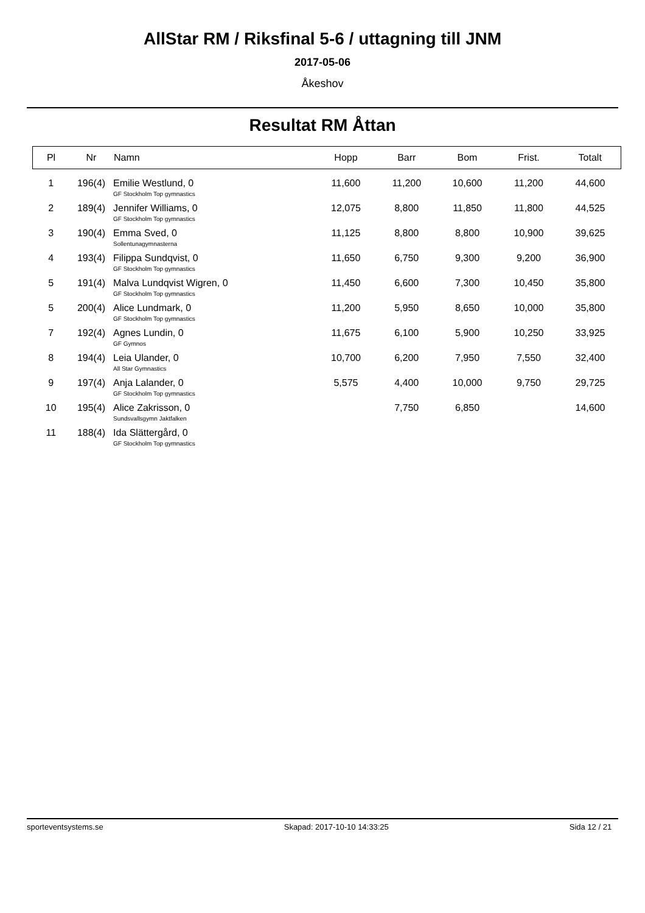AllStar RM / Riksfinal 5-6 / uttagning till JNM
2017-05-06
Åkeshov
Resultat RM Åttan
| Pl | Nr | Namn | Hopp | Barr | Bom | Frist. | Totalt |
| --- | --- | --- | --- | --- | --- | --- | --- |
| 1 | 196(4) | Emilie Westlund, 0 GF Stockholm Top gymnastics | 11,600 | 11,200 | 10,600 | 11,200 | 44,600 |
| 2 | 189(4) | Jennifer Williams, 0 GF Stockholm Top gymnastics | 12,075 | 8,800 | 11,850 | 11,800 | 44,525 |
| 3 | 190(4) | Emma Sved, 0 Sollentunagymnasterna | 11,125 | 8,800 | 8,800 | 10,900 | 39,625 |
| 4 | 193(4) | Filippa Sundqvist, 0 GF Stockholm Top gymnastics | 11,650 | 6,750 | 9,300 | 9,200 | 36,900 |
| 5 | 191(4) | Malva Lundqvist Wigren, 0 GF Stockholm Top gymnastics | 11,450 | 6,600 | 7,300 | 10,450 | 35,800 |
| 5 | 200(4) | Alice Lundmark, 0 GF Stockholm Top gymnastics | 11,200 | 5,950 | 8,650 | 10,000 | 35,800 |
| 7 | 192(4) | Agnes Lundin, 0 GF Gymnos | 11,675 | 6,100 | 5,900 | 10,250 | 33,925 |
| 8 | 194(4) | Leia Ulander, 0 All Star Gymnastics | 10,700 | 6,200 | 7,950 | 7,550 | 32,400 |
| 9 | 197(4) | Anja Lalander, 0 GF Stockholm Top gymnastics | 5,575 | 4,400 | 10,000 | 9,750 | 29,725 |
| 10 | 195(4) | Alice Zakrisson, 0 Sundsvallsgymn Jaktfalken | | 7,750 | 6,850 | | 14,600 |
| 11 | 188(4) | Ida Slättergård, 0 GF Stockholm Top gymnastics | | | | | |
sporteventsystems.se Skapad: 2017-10-10 14:33:25 Sida 12 / 21